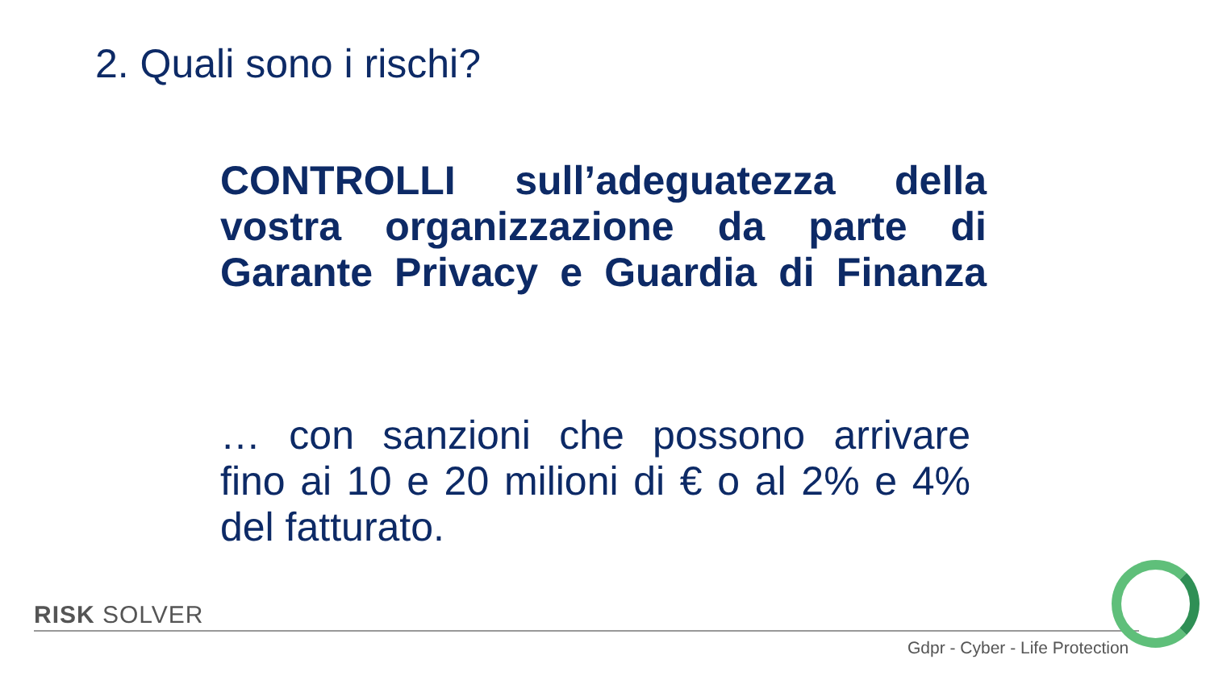2. Quali sono i rischi?
CONTROLLI sull’adeguatezza della
vostra organizzazione da parte di
Garante Privacy e Guardia di Finanza
… con sanzioni che possono arrivare
fino ai 10 e 20 milioni di € o al 2% e 4%
del fatturato.
RISK SOLVER
Gdpr - Cyber - Life Protection